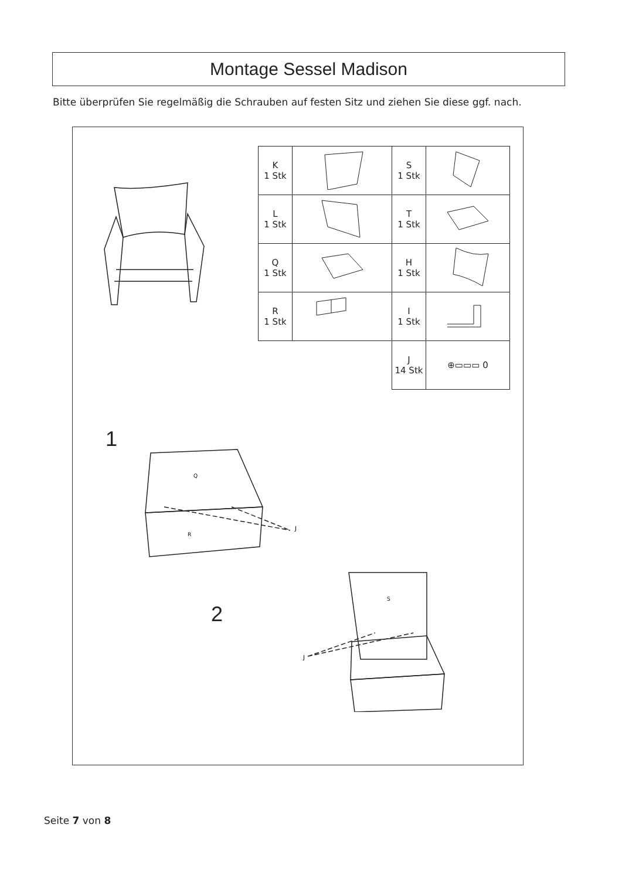Montage Sessel Madison
Bitte überprüfen Sie regelmäßig die Schrauben auf festen Sitz und ziehen Sie diese ggf. nach.
| K 1 Stk | | S 1 Stk | |
| L 1 Stk | | T 1 Stk | |
| Q 1 Stk | | H 1 Stk | |
| R 1 Stk | | I 1 Stk | |
| | | J 14 Stk | ⊕▭▭▭ 0 |
1
Q
R
J
2
S
J
Seite 7 von 8